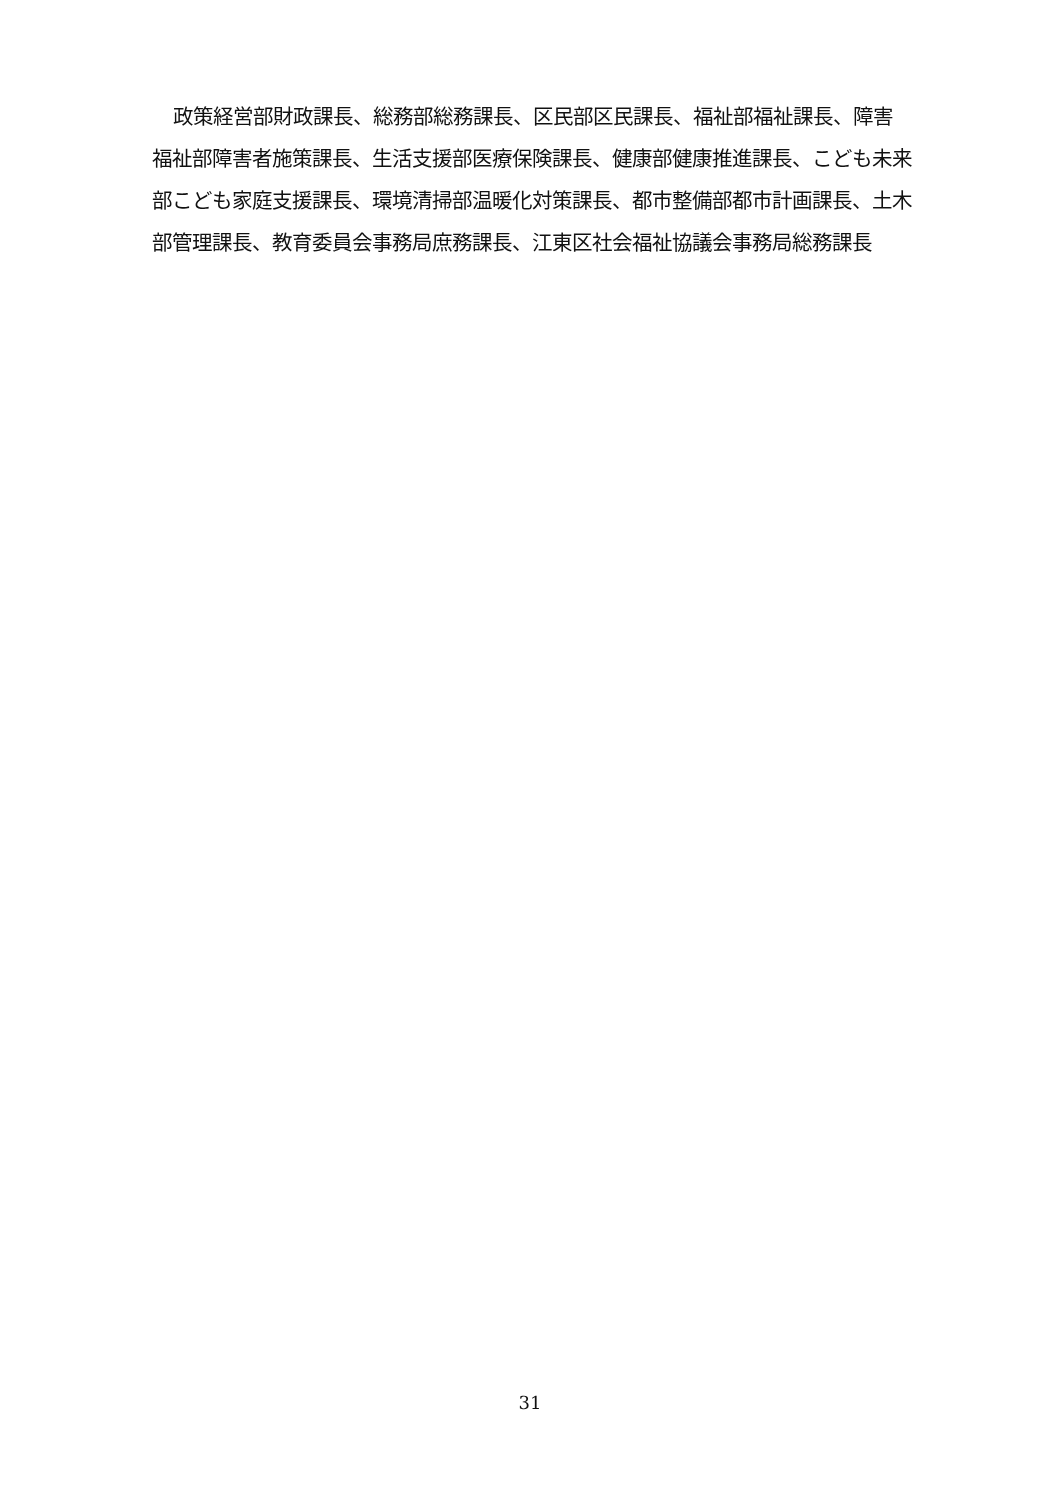政策経営部財政課長、総務部総務課長、区民部区民課長、福祉部福祉課長、障害福祉部障害者施策課長、生活支援部医療保険課長、健康部健康推進課長、こども未来部こども家庭支援課長、環境清掃部温暖化対策課長、都市整備部都市計画課長、土木部管理課長、教育委員会事務局庶務課長、江東区社会福祉協議会事務局総務課長
31